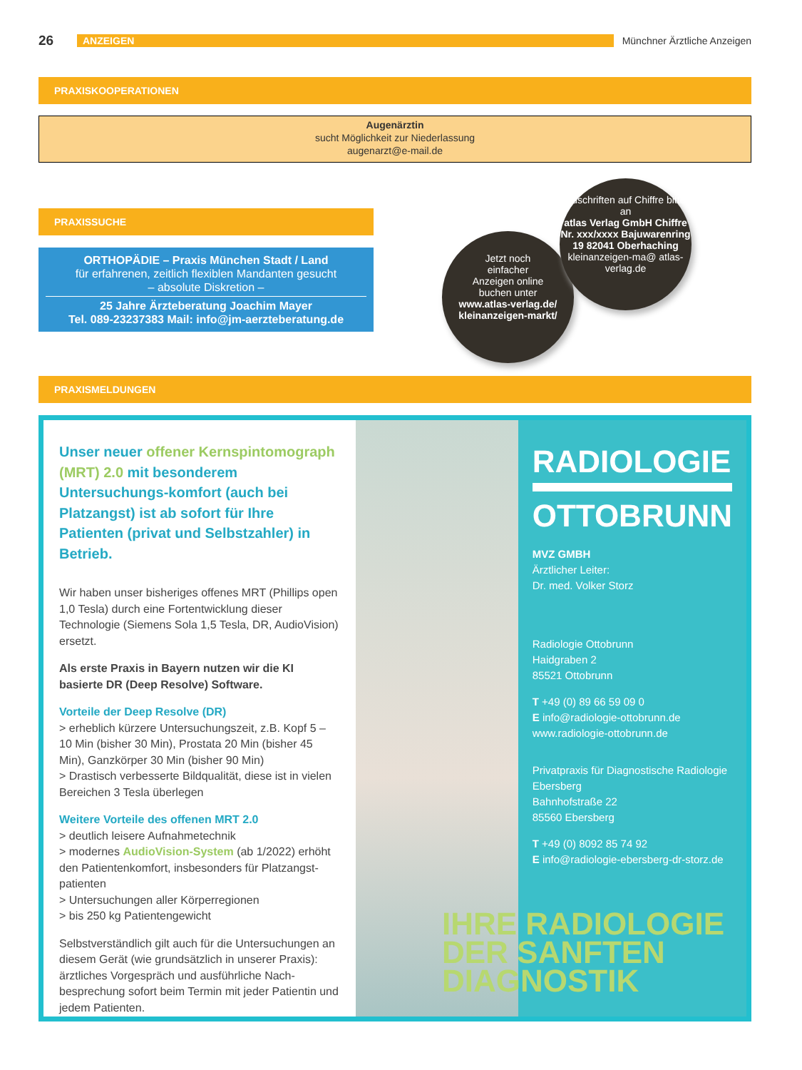26 ANZEIGEN Münchner Ärztliche Anzeigen
PRAXISKOOPERATIONEN
Augenärztin
sucht Möglichkeit zur Niederlassung
augenarzt@e-mail.de
PRAXISSUCHE
ORTHOPÄDIE – Praxis München Stadt / Land
für erfahrenen, zeitlich flexiblen Mandanten gesucht
– absolute Diskretion –
25 Jahre Ärzteberatung Joachim Mayer
Tel. 089-23237383 Mail: info@jm-aerzteberatung.de
Jetzt noch
einfacher
Anzeigen online
buchen unter
www.atlas-verlag.de/ kleinanzeigen-markt/
Zuschriften auf Chiffre bitte an
atlas Verlag GmbH Chiffre Nr. xxx/xxxx Bajuwarenring 19 82041 Oberhaching
kleinanzeigen-ma@ atlas-verlag.de
PRAXISMELDUNGEN
Unser neuer offener Kernspintomograph (MRT) 2.0 mit besonderem Untersuchungs-komfort (auch bei Platzangst) ist ab sofort für Ihre Patienten (privat und Selbstzahler) in Betrieb.
Wir haben unser bisheriges offenes MRT (Phillips open 1,0 Tesla) durch eine Fortentwicklung dieser Technologie (Siemens Sola 1,5 Tesla, DR, AudioVision) ersetzt.
Als erste Praxis in Bayern nutzen wir die KI basierte DR (Deep Resolve) Software.
Vorteile der Deep Resolve (DR)
> erheblich kürzere Untersuchungszeit, z.B. Kopf 5 – 10 Min (bisher 30 Min), Prostata 20 Min (bisher 45 Min), Ganzkörper 30 Min (bisher 90 Min)
> Drastisch verbesserte Bildqualität, diese ist in vielen Bereichen 3 Tesla überlegen
Weitere Vorteile des offenen MRT 2.0
> deutlich leisere Aufnahmetechnik
> modernes AudioVision-System (ab 1/2022) erhöht den Patientenkomfort, insbesonders für Platzangst-patienten
> Untersuchungen aller Körperregionen
> bis 250 kg Patientengewicht
Selbstverständlich gilt auch für die Untersuchungen an diesem Gerät (wie grundsätzlich in unserer Praxis): ärztliches Vorgespräch und ausführliche Nach-besprechung sofort beim Termin mit jeder Patientin und jedem Patienten.
RADIOLOGIE
OTTOBRUNN
MVZ GMBH
Ärztlicher Leiter:
Dr. med. Volker Storz
Radiologie Ottobrunn
Haidgraben 2
85521 Ottobrunn
T +49 (0) 89 66 59 09 0
E info@radiologie-ottobrunn.de
www.radiologie-ottobrunn.de
Privatpraxis für Diagnostische Radiologie Ebersberg
Bahnhofstraße 22
85560 Ebersberg
T +49 (0) 8092 85 74 92
E info@radiologie-ebersberg-dr-storz.de
IHRE RADIOLOGIE
DER SANFTEN
DIAGNOSTIK